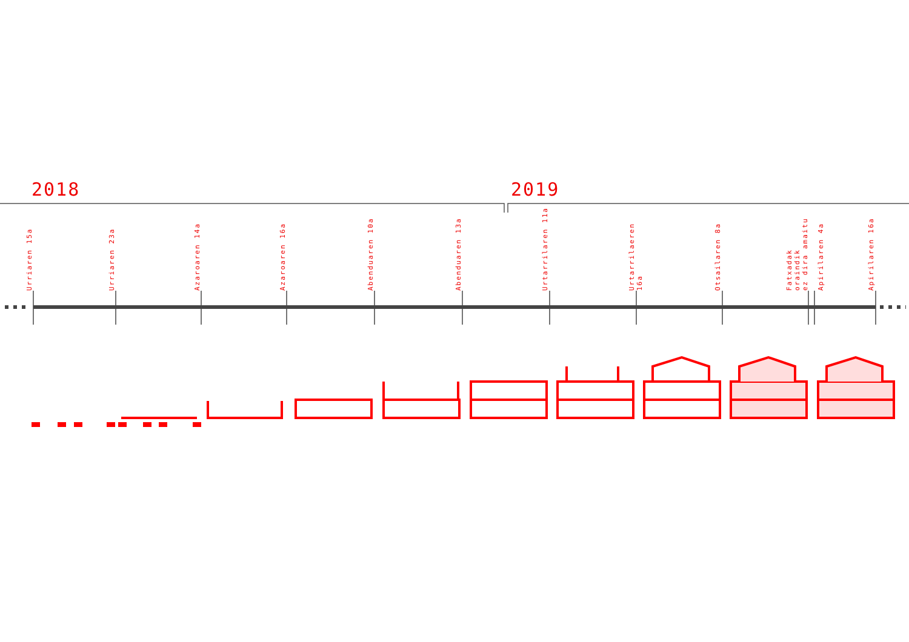2018 2019
Urriaren 15a
Urriaren 23a
Azaroaren 14a
Azaroaren 16a
Abenduaren 10a
Abenduaren 13a
Urtarrilaren 11a
Urtarrilaeren 16a
Otsailaren 8a
Fatxadak oraindik
ez dira amaitu
Apirilaren 4a
Apirilaren 16a